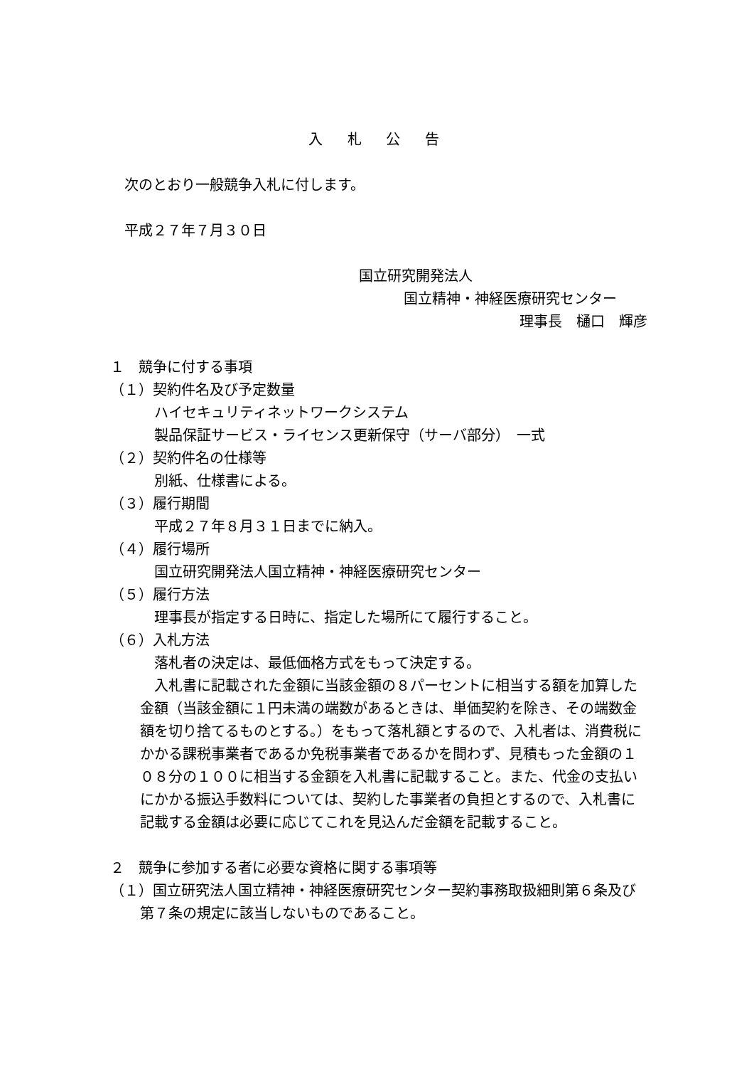入 札 公 告
次のとおり一般競争入札に付します。
平成２７年７月３０日
国立研究開発法人
国立精神・神経医療研究センター
理事長　樋口　輝彦
１　競争に付する事項
（１）契約件名及び予定数量
ハイセキュリティネットワークシステム
製品保証サービス・ライセンス更新保守（サーバ部分）　一式
（２）契約件名の仕様等
別紙、仕様書による。
（３）履行期間
平成２７年８月３１日までに納入。
（４）履行場所
国立研究開発法人国立精神・神経医療研究センター
（５）履行方法
理事長が指定する日時に、指定した場所にて履行すること。
（６）入札方法
落札者の決定は、最低価格方式をもって決定する。
　入札書に記載された金額に当該金額の８パーセントに相当する額を加算した金額（当該金額に１円未満の端数があるときは、単価契約を除き、その端数金額を切り捨てるものとする。）をもって落札額とするので、入札者は、消費税にかかる課税事業者であるか免税事業者であるかを問わず、見積もった金額の１０８分の１００に相当する金額を入札書に記載すること。また、代金の支払いにかかる振込手数料については、契約した事業者の負担とするので、入札書に記載する金額は必要に応じてこれを見込んだ金額を記載すること。
２　競争に参加する者に必要な資格に関する事項等
（１）国立研究法人国立精神・神経医療研究センター契約事務取扱細則第６条及び第７条の規定に該当しないものであること。